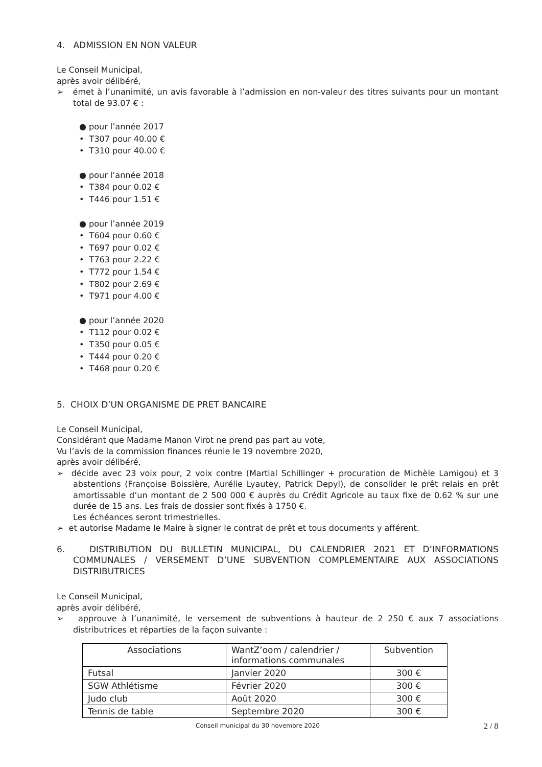4. ADMISSION EN NON VALEUR
Le Conseil Municipal,
après avoir délibéré,
➢ émet à l’unanimité, un avis favorable à l’admission en non-valeur des titres suivants pour un montant total de 93.07 € :
● pour l’année 2017
• T307 pour 40.00 €
• T310 pour 40.00 €
● pour l’année 2018
• T384 pour 0.02 €
• T446 pour 1.51 €
● pour l’année 2019
• T604 pour 0.60 €
• T697 pour 0.02 €
• T763 pour 2.22 €
• T772 pour 1.54 €
• T802 pour 2.69 €
• T971 pour 4.00 €
● pour l’année 2020
• T112 pour 0.02 €
• T350 pour 0.05 €
• T444 pour 0.20 €
• T468 pour 0.20 €
5. CHOIX D’UN ORGANISME DE PRET BANCAIRE
Le Conseil Municipal,
Considérant que Madame Manon Virot ne prend pas part au vote,
Vu l’avis de la commission finances réunie le 19 novembre 2020,
après avoir délibéré,
➢ décide avec 23 voix pour, 2 voix contre (Martial Schillinger + procuration de Michèle Lamigou) et 3 abstentions (Françoise Boissière, Aurélie Lyautey, Patrick Depyl), de consolider le prêt relais en prêt amortissable d’un montant de 2 500 000 € auprès du Crédit Agricole au taux fixe de 0.62 % sur une durée de 15 ans. Les frais de dossier sont fixés à 1750 €.
Les échéances seront trimestrielles.
➢ et autorise Madame le Maire à signer le contrat de prêt et tous documents y afférent.
6. DISTRIBUTION DU BULLETIN MUNICIPAL, DU CALENDRIER 2021 ET D’INFORMATIONS COMMUNALES / VERSEMENT D’UNE SUBVENTION COMPLEMENTAIRE AUX ASSOCIATIONS DISTRIBUTRICES
Le Conseil Municipal,
après avoir délibéré,
➢ approuve à l’unanimité, le versement de subventions à hauteur de 2 250 € aux 7 associations distributrices et réparties de la façon suivante :
| Associations | WantZ’oom / calendrier / informations communales | Subvention |
| --- | --- | --- |
| Futsal | Janvier 2020 | 300 € |
| SGW Athlétisme | Février 2020 | 300 € |
| Judo club | Août 2020 | 300 € |
| Tennis de table | Septembre 2020 | 300 € |
Conseil municipal du 30 novembre 2020
2 / 8